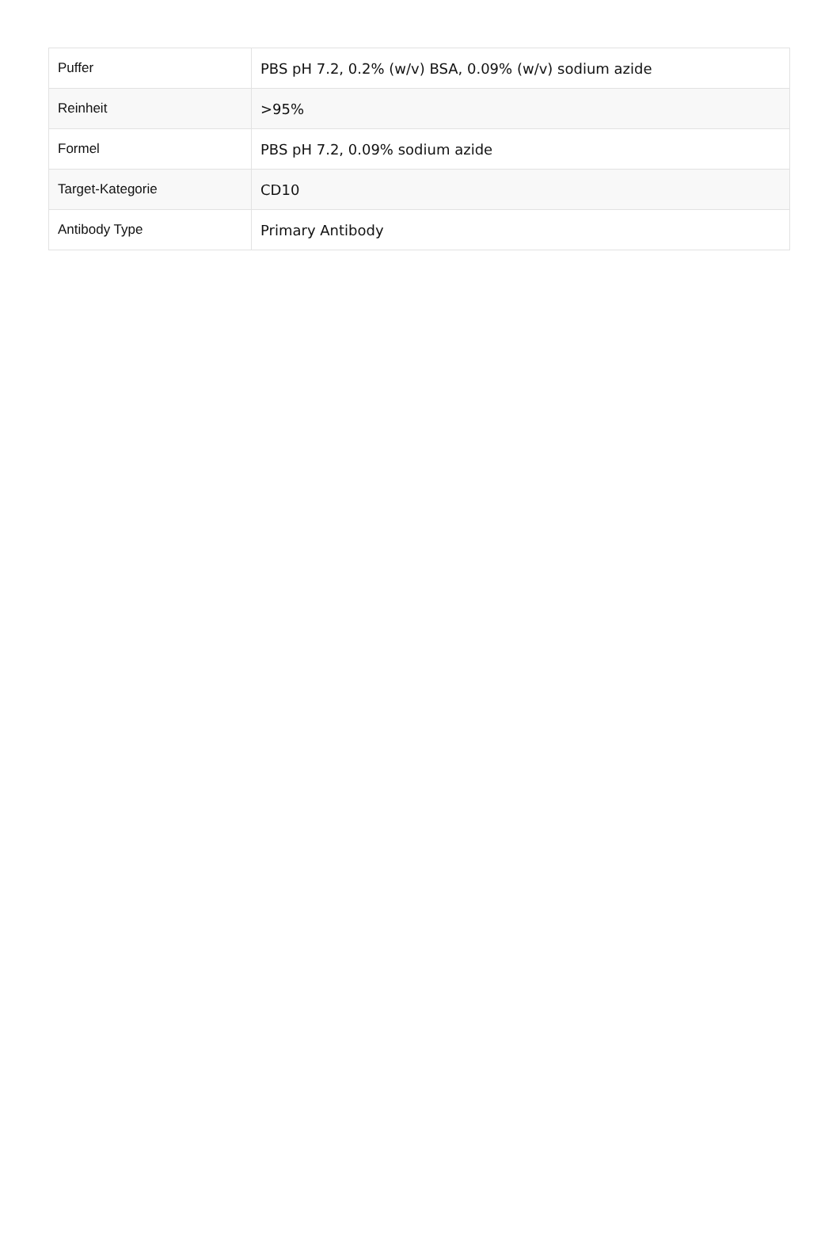| Puffer | PBS pH 7.2, 0.2% (w/v) BSA, 0.09% (w/v) sodium azide |
| Reinheit | >95% |
| Formel | PBS pH 7.2, 0.09% sodium azide |
| Target-Kategorie | CD10 |
| Antibody Type | Primary Antibody |